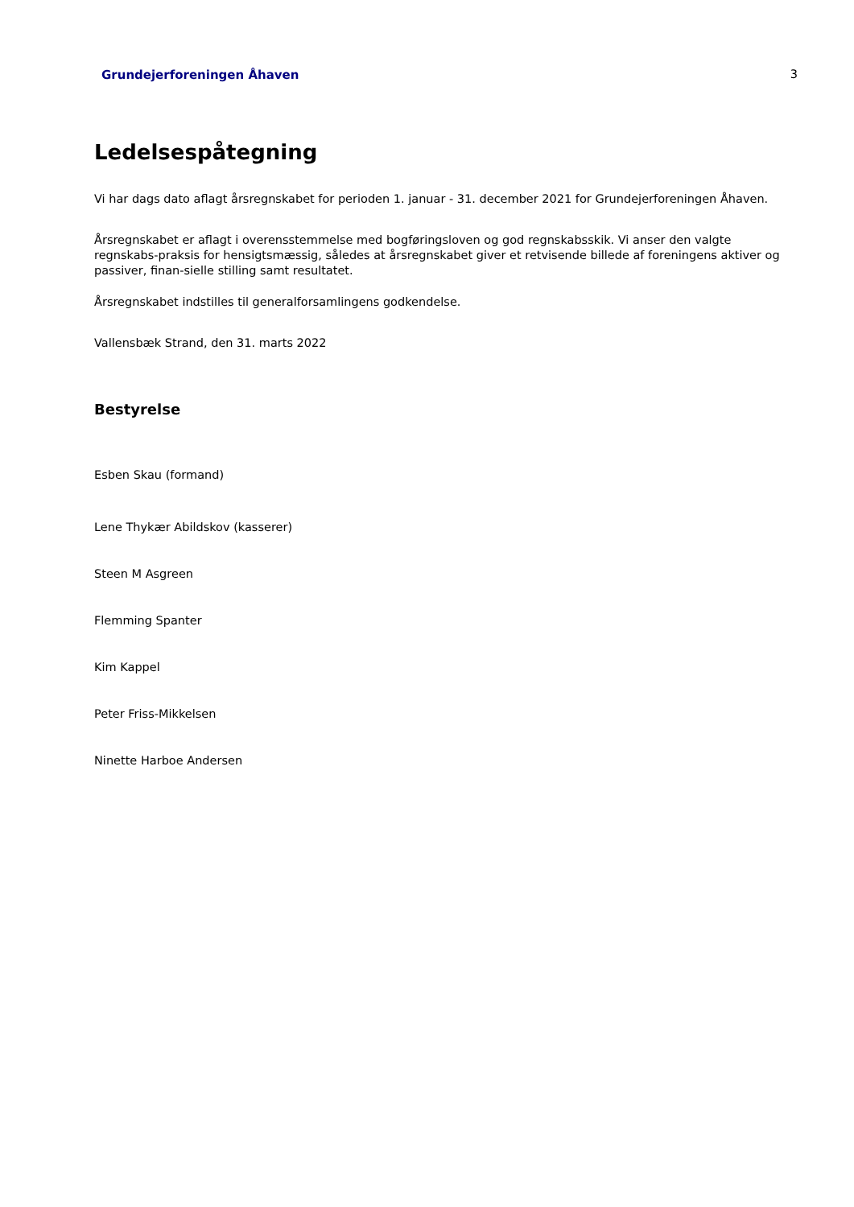Grundejerforeningen Åhaven 3
Ledelsespåtegning
Vi har dags dato aflagt årsregnskabet for perioden 1. januar - 31. december 2021 for Grundejerforeningen Åhaven.
Årsregnskabet er aflagt i overensstemmelse med bogføringsloven og god regnskabsskik. Vi anser den valgte regnskabs-praksis for hensigtsmæssig, således at årsregnskabet giver et retvisende billede af foreningens aktiver og passiver, finan-sielle stilling samt resultatet.
Årsregnskabet indstilles til generalforsamlingens godkendelse.
Vallensbæk Strand, den 31. marts 2022
Bestyrelse
Esben Skau (formand)
Lene Thykær Abildskov (kasserer)
Steen M Asgreen
Flemming Spanter
Kim Kappel
Peter Friss-Mikkelsen
Ninette Harboe Andersen